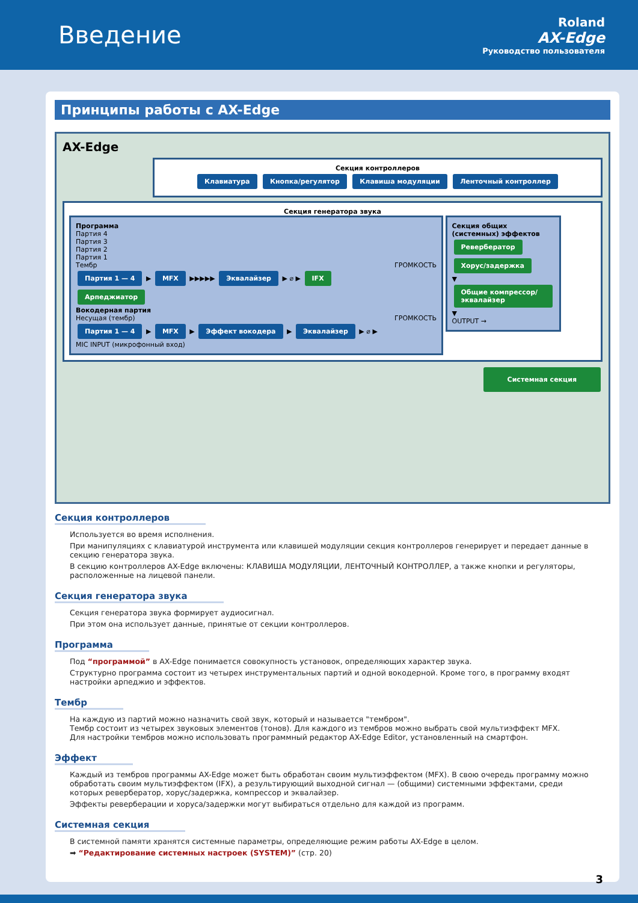Введение
Roland
AX-Edge
Руководство пользователя
Принципы работы с AX-Edge
AX-Edge
Секция контроллеров
Клавиатура Кнопка/регулятор Клавиша модуляции Ленточный контроллер
Секция генератора звука
Программа
Партия 4
Партия 3
Партия 2
Партия 1
Тембр ГРОМКОСТЬ
Партия 1 — 4 ▶ MFX ▶▶▶▶▶ Эквалайзер ▶ ⌀ ▶ IFX
Арпеджиатор
Вокодерная партия
Несущая (тембр) ГРОМКОСТЬ
Партия 1 — 4 ▶ MFX ▶ Эффект вокодера ▶ Эквалайзер ▶ ⌀ ▶
MIC INPUT (микрофонный вход)
Секция общих (системных) эффектов
Ревербератор
Хорус/задержка
▼
Общие компрессор/ эквалайзер
▼
OUTPUT →
Системная секция
Секция контроллеров
Используется во время исполнения.
При манипуляциях с клавиатурой инструмента или клавишей модуляции секция контроллеров генерирует и передает данные в секцию генератора звука.
В секцию контроллеров AX-Edge включены: КЛАВИША МОДУЛЯЦИИ, ЛЕНТОЧНЫЙ КОНТРОЛЛЕР, а также кнопки и регуляторы, расположенные на лицевой панели.
Секция генератора звука
Секция генератора звука формирует аудиосигнал.
При этом она использует данные, принятые от секции контроллеров.
Программа
Под “программой” в AX-Edge понимается совокупность установок, определяющих характер звука.
Структурно программа состоит из четырех инструментальных партий и одной вокодерной. Кроме того, в программу входят настройки арпеджио и эффектов.
Тембр
На каждую из партий можно назначить свой звук, который и называется "тембром".
Тембр состоит из четырех звуковых элементов (тонов). Для каждого из тембров можно выбрать свой мультиэффект MFX.
Для настройки тембров можно использовать программный редактор AX-Edge Editor, установленный на смартфон.
Эффект
Каждый из тембров программы AX-Edge может быть обработан своим мультиэффектом (MFX). В свою очередь программу можно обработать своим мультиэффектом (IFX), а результирующий выходной сигнал — (общими) системными эффектами, среди которых ревербератор, хорус/задержка, компрессор и эквалайзер.
Эффекты реверберации и хоруса/задержки могут выбираться отдельно для каждой из программ.
Системная секция
В системной памяти хранятся системные параметры, определяющие режим работы AX-Edge в целом.
➡ “Редактирование системных настроек (SYSTEM)” (стр. 20)
3